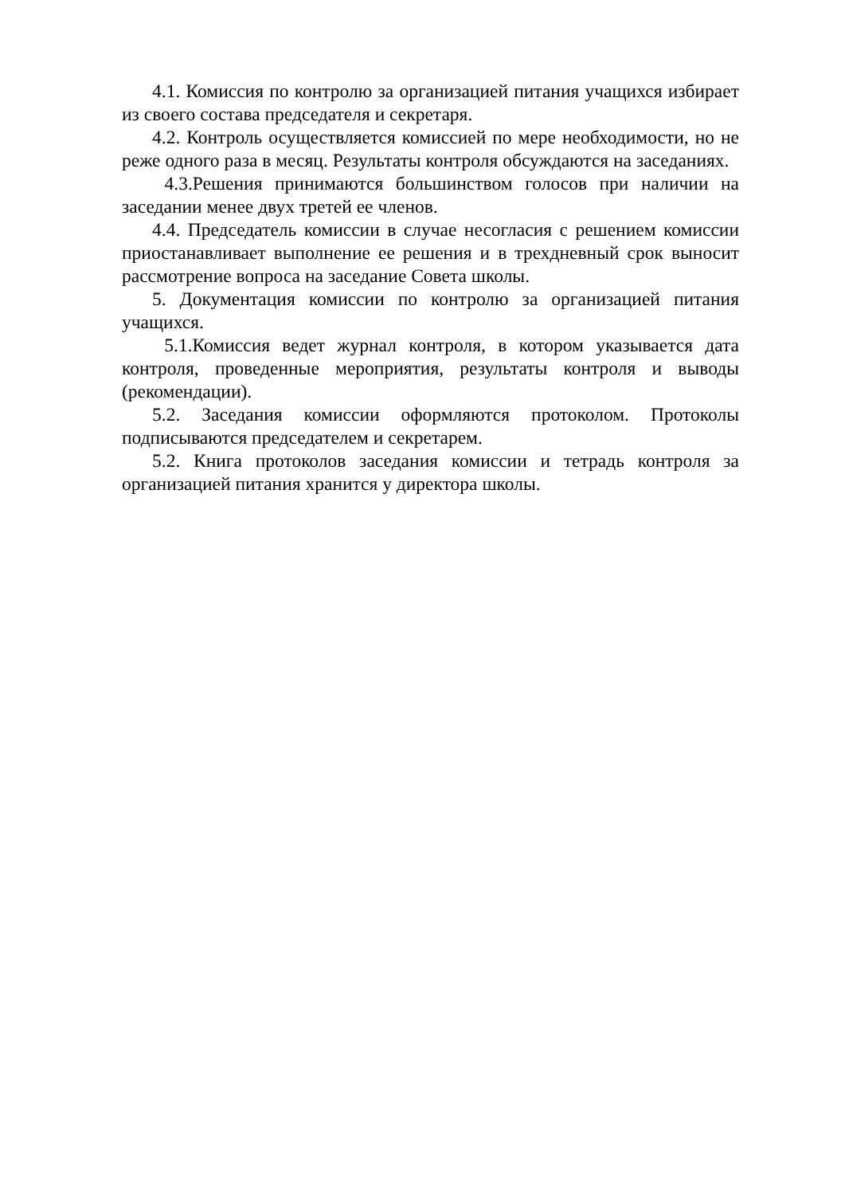4.1. Комиссия по контролю за организацией питания учащихся избирает из своего состава председателя и секретаря.
4.2. Контроль осуществляется комиссией по мере необходимости, но не реже одного раза в месяц. Результаты контроля обсуждаются на заседаниях.
4.3.Решения принимаются большинством голосов при наличии на заседании менее двух третей ее членов.
4.4. Председатель комиссии в случае несогласия с решением комиссии приостанавливает выполнение ее решения и в трехдневный срок выносит рассмотрение вопроса на заседание Совета школы.
5. Документация комиссии по контролю за организацией питания учащихся.
5.1.Комиссия ведет журнал контроля, в котором указывается дата контроля, проведенные мероприятия, результаты контроля и выводы (рекомендации).
5.2. Заседания комиссии оформляются протоколом. Протоколы подписываются председателем и секретарем.
5.2. Книга протоколов заседания комиссии и тетрадь контроля за организацией питания хранится у директора школы.